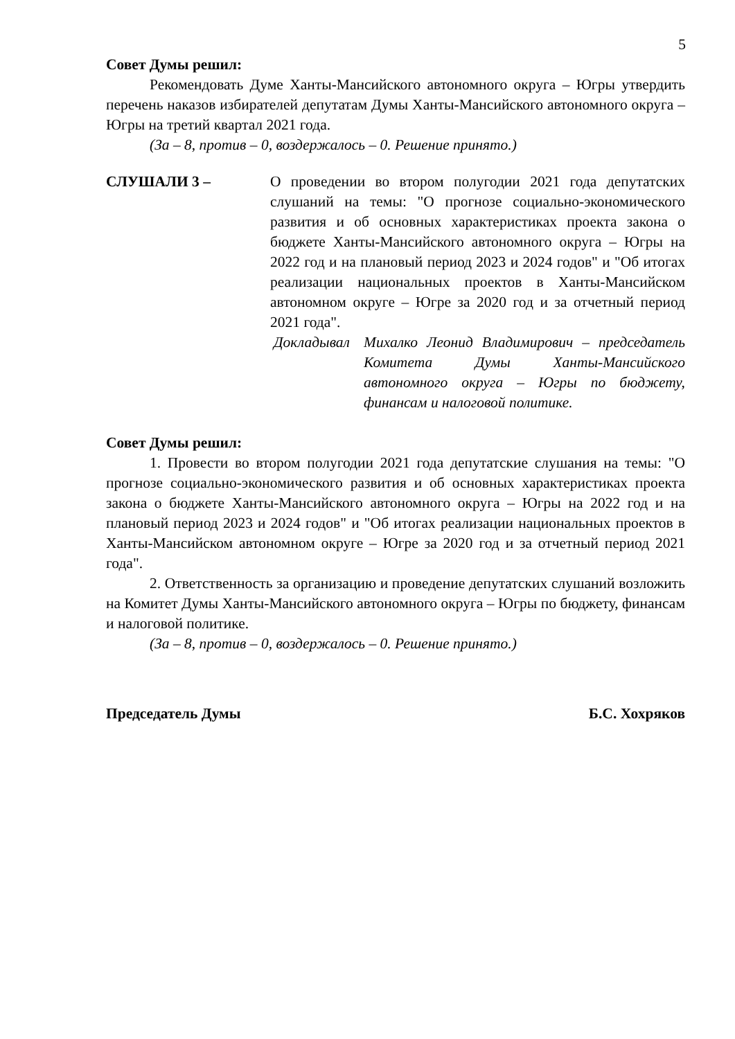5
Совет Думы решил:
Рекомендовать Думе Ханты-Мансийского автономного округа – Югры утвердить перечень наказов избирателей депутатам Думы Ханты-Мансийского автономного округа – Югры на третий квартал 2021 года.
(За – 8, против – 0, воздержалось – 0. Решение принято.)
СЛУШАЛИ 3 – О проведении во втором полугодии 2021 года депутатских слушаний на темы: "О прогнозе социально-экономического развития и об основных характеристиках проекта закона о бюджете Ханты-Мансийского автономного округа – Югры на 2022 год и на плановый период 2023 и 2024 годов" и "Об итогах реализации национальных проектов в Ханты-Мансийском автономном округе – Югре за 2020 год и за отчетный период 2021 года".
Докладывал Михалко Леонид Владимирович – председатель Комитета Думы Ханты-Мансийского автономного округа – Югры по бюджету, финансам и налоговой политике.
Совет Думы решил:
1. Провести во втором полугодии 2021 года депутатские слушания на темы: "О прогнозе социально-экономического развития и об основных характеристиках проекта закона о бюджете Ханты-Мансийского автономного округа – Югры на 2022 год и на плановый период 2023 и 2024 годов" и "Об итогах реализации национальных проектов в Ханты-Мансийском автономном округе – Югре за 2020 год и за отчетный период 2021 года".
2. Ответственность за организацию и проведение депутатских слушаний возложить на Комитет Думы Ханты-Мансийского автономного округа – Югры по бюджету, финансам и налоговой политике.
(За – 8, против – 0, воздержалось – 0. Решение принято.)
Председатель Думы Б.С. Хохряков